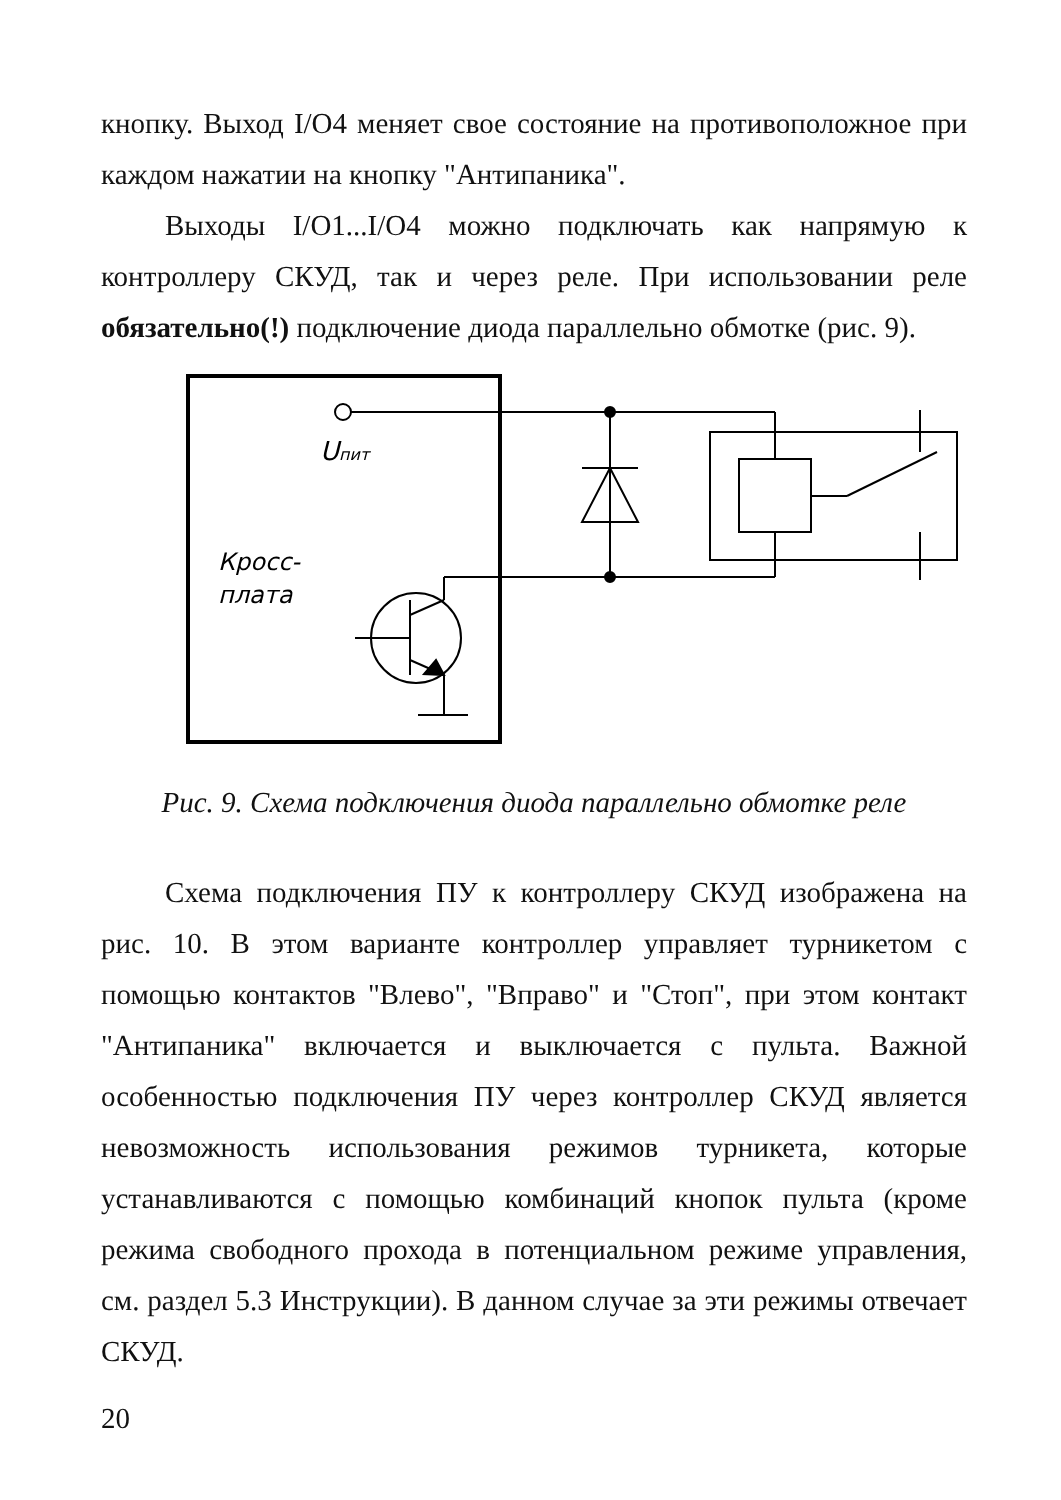кнопку. Выход I/O4 меняет свое состояние на противоположное при каждом нажатии на кнопку "Антипаника".
Выходы I/O1...I/O4 можно подключать как напрямую к контроллеру СКУД, так и через реле. При использовании реле обязательно(!) подключение диода параллельно обмотке (рис. 9).
Uпит
Кросс-
плата
Рис. 9. Схема подключения диода параллельно обмотке реле
Схема подключения ПУ к контроллеру СКУД изображена на рис. 10. В этом варианте контроллер управляет турникетом с помощью контактов "Влево", "Вправо" и "Стоп", при этом контакт "Антипаника" включается и выключается с пульта. Важной особенностью подключения ПУ через контроллер СКУД является невозможность использования режимов турникета, которые устанавливаются с помощью комбинаций кнопок пульта (кроме режима свободного прохода в потенциальном режиме управления, см. раздел 5.3 Инструкции). В данном случае за эти режимы отвечает СКУД.
20